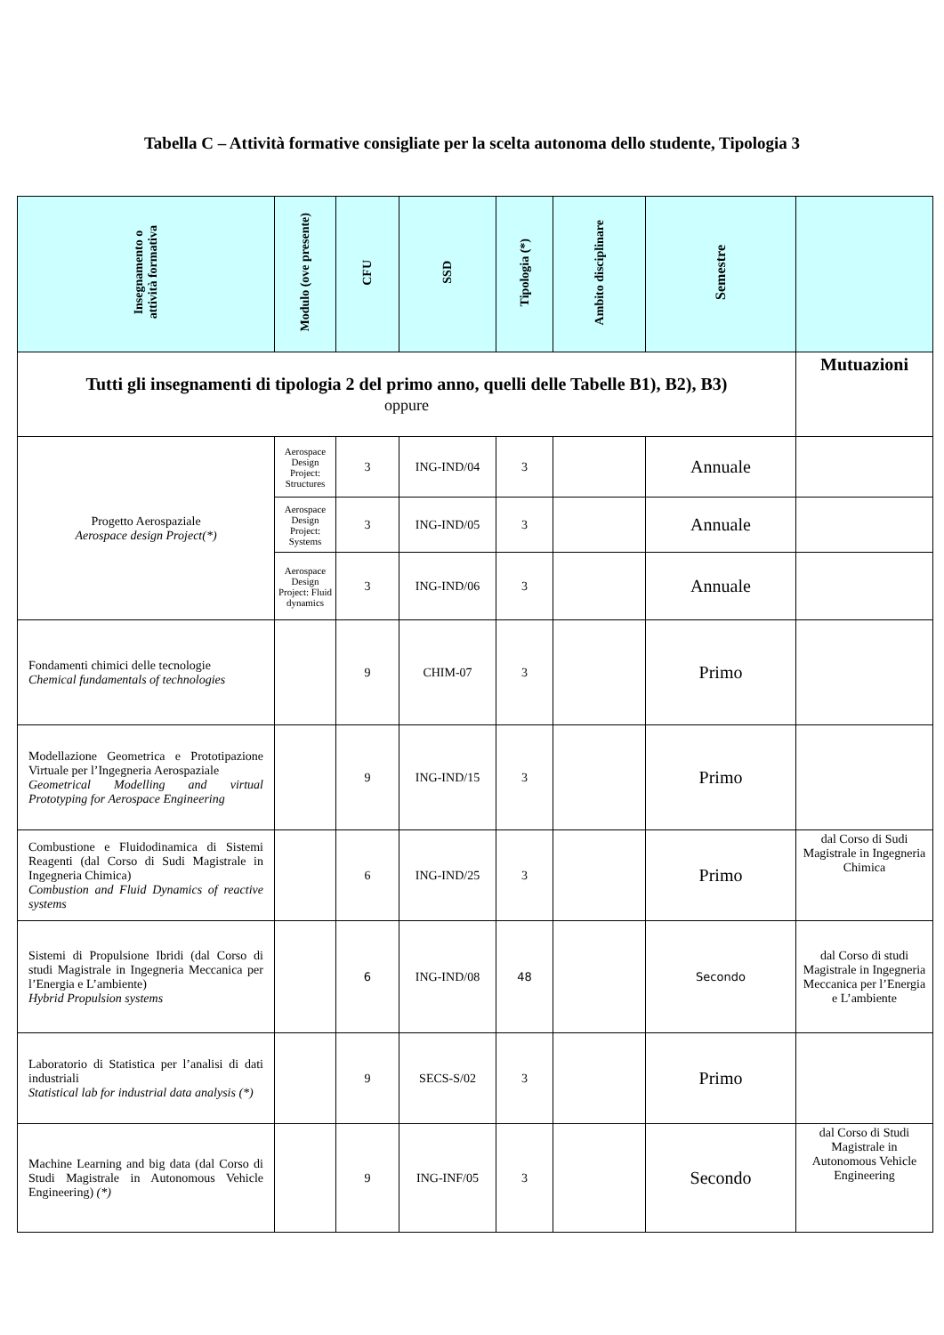Tabella C – Attività formative consigliate per la scelta autonoma dello studente, Tipologia 3
| Insegnamento o attività formativa | Modulo (ove presente) | CFU | SSD | Tipologia (*) | Ambito disciplinare | Semestre | |
| --- | --- | --- | --- | --- | --- | --- | --- |
| Tutti gli insegnamenti di tipologia 2 del primo anno, quelli delle Tabelle B1), B2), B3) oppure | | | | | | | Mutuazioni |
| Progetto Aerospaziale Aerospace design Project(*) | Aerospace Design Project: Structures | 3 | ING-IND/04 | 3 | | Annuale | |
| | Aerospace Design Project: Systems | 3 | ING-IND/05 | 3 | | Annuale | |
| | Aerospace Design Project: Fluid dynamics | 3 | ING-IND/06 | 3 | | Annuale | |
| Fondamenti chimici delle tecnologie Chemical fundamentals of technologies | | 9 | CHIM-07 | 3 | | Primo | |
| Modellazione Geometrica e Prototipazione Virtuale per l’Ingegneria Aerospaziale Geometrical Modelling and virtual Prototyping for Aerospace Engineering | | 9 | ING-IND/15 | 3 | | Primo | |
| Combustione e Fluidodinamica di Sistemi Reagenti (dal Corso di Sudi Magistrale in Ingegneria Chimica) Combustion and Fluid Dynamics of reactive systems | | 6 | ING-IND/25 | 3 | | Primo | dal Corso di Sudi Magistrale in Ingegneria Chimica |
| Sistemi di Propulsione Ibridi (dal Corso di studi Magistrale in Ingegneria Meccanica per l’Energia e L’ambiente) Hybrid Propulsion systems | | 6 | ING-IND/08 | 48 | | Secondo | dal Corso di studi Magistrale in Ingegneria Meccanica per l’Energia e L’ambiente |
| Laboratorio di Statistica per l’analisi di dati industriali Statistical lab for industrial data analysis (*) | | 9 | SECS-S/02 | 3 | | Primo | |
| Machine Learning and big data (dal Corso di Studi Magistrale in Autonomous Vehicle Engineering) (*) | | 9 | ING-INF/05 | 3 | | Secondo | dal Corso di Studi Magistrale in Autonomous Vehicle Engineering |